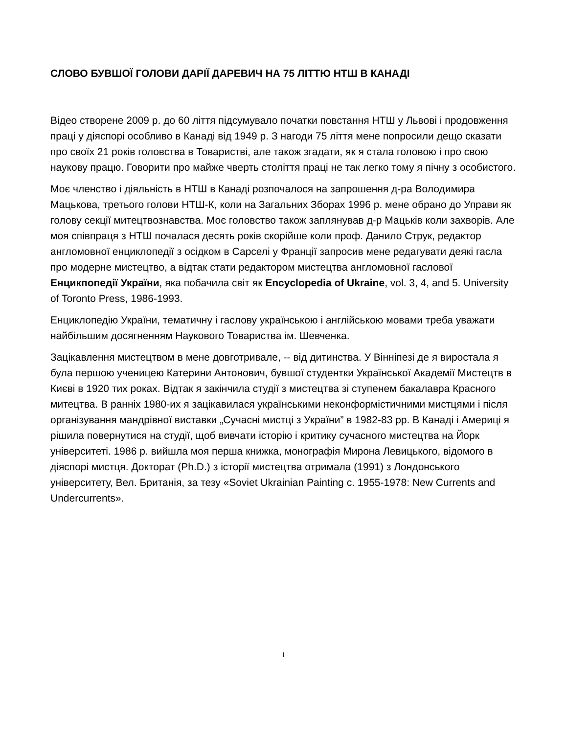СЛОВО БУВШОЇ ГОЛОВИ ДАРІЇ ДАРЕВИЧ НА 75 ЛІТТЮ НТШ В КАНАДІ
Відео створене 2009 р. до 60 ліття підсумувало початки повстання НТШ у Львові і продовження праці у діяспорі особливо в Канаді від 1949 р. З нагоди 75 ліття мене попросили дещо сказати про своїх 21 років головства в Товаристві, але також згадати, як я стала головою і про свою наукову працю. Говорити про майже чверть століття праці не так легко тому я пічну з особистого.
Моє членство і діяльність в НТШ в Канаді розпочалося на запрошення д-ра Володимира Мацькова, третього голови НТШ-К, коли на Загальних Зборах 1996 р. мене обрано до Управи як голову секції митецтвознавства. Моє головство також заплянував д-р Мацьків коли захворів. Але моя співпраця з НТШ почалася десять років скорійше коли проф. Данило Струк, редактор англомовної енциклопедії з осідком в Сарселі у Франції запросив мене редагувати деякі гасла про модерне мистецтво, а відтак стати редактором мистецтва англомовної гаслової Енцикпопедії України, яка побачила світ як Encyclopedia of Ukraine, vol. 3, 4, and 5. University of Toronto Press, 1986-1993.
Енциклопедію України, тематичну і гаслову українською і англійською мовами треба уважати найбільшим досягненням Наукового Товариства ім. Шевченка.
Зацікавлення мистецтвом в мене довготривале, -- від дитинства. У Вінніпезі де я виростала я була першою ученицею Катерини Антонович, бувшої студентки Української Академії Мистецтв в Києві в 1920 тих роках. Відтак я закінчила студії з мистецтва зі ступенем бакалавра Красного митецтва. В ранніх 1980-их я зацікавилася українськими неконформістичними мистцями і після організування мандрівної виставки „Сучасні мистці з України” в 1982-83 рр. В Канаді і Америці я рішила повернутися на студії, щоб вивчати історію і критику сучасного мистецтва на Йорк університеті. 1986 р. вийшла моя перша книжка, монографія Мирона Левицького, відомого в діяспорі мистця. Докторат (Ph.D.) з історії мистецтва отримала (1991) з Лондонського університету, Вел. Британія, за тезу «Soviet Ukrainian Painting c. 1955-1978: New Currents and Undercurrents».
1